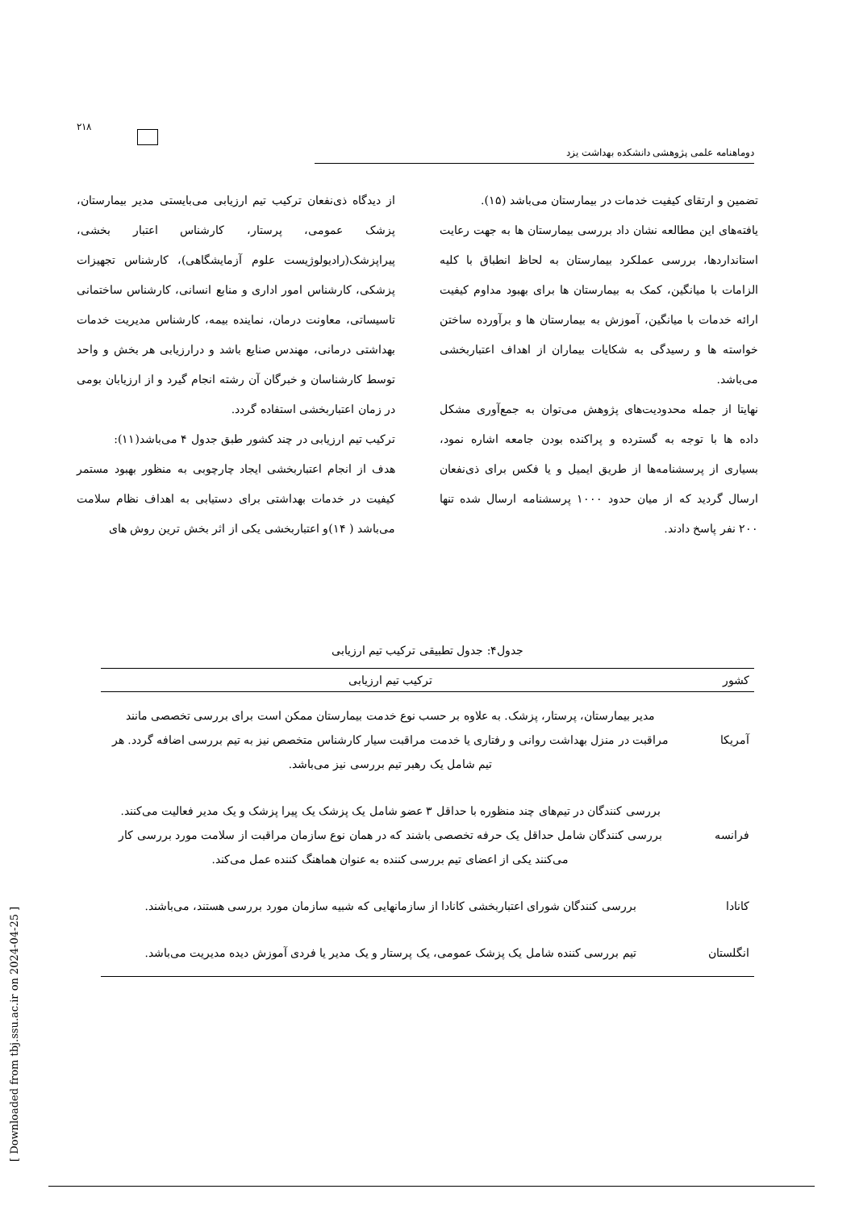۲۱۸
دوماهنامه علمی پژوهشی دانشکده بهداشت یزد
از دیدگاه ذی‌نفعان ترکیب تیم ارزیابی می‌بایستی مدیر بیمارستان، پزشک عمومی، پرستار، کارشناس اعتبار بخشی، پیراپزشک(رادیولوژیست علوم آزمایشگاهی)، کارشناس تجهیزات پزشکی، کارشناس امور اداری و منابع انسانی، کارشناس ساختمانی تاسیساتی، معاونت درمان، نماینده بیمه، کارشناس مدیریت خدمات بهداشتی درمانی، مهندس صنایع باشد و درارزیابی هر بخش و واحد توسط کارشناسان و خبرگان آن رشته انجام گیرد و از ارزیابان بومی در زمان اعتباربخشی استفاده گردد.
ترکیب تیم ارزیابی در چند کشور طبق جدول ۴ می‌باشد(۱۱):
هدف از انجام اعتباربخشی ایجاد چارچوبی به منظور بهبود مستمر کیفیت در خدمات بهداشتی برای دستیابی به اهداف نظام سلامت می‌باشد ( ۱۴)و اعتباربخشی یکی از اثر بخش ترین روش های
تضمین و ارتقای کیفیت خدمات در بیمارستان می‌باشد (۱۵).
یافته‌های این مطالعه نشان داد بررسی بیمارستان ها به جهت رعایت استانداردها، بررسی عملکرد بیمارستان به لحاظ انطباق با کلیه الزامات با میانگین، کمک به بیمارستان ها برای بهبود مداوم کیفیت ارائه خدمات با میانگین، آموزش به بیمارستان ها و برآورده ساختن خواسته ها و رسیدگی به شکایات بیماران از اهداف اعتباربخشی می‌باشد.
نهایتا از جمله محدودیت‌های پژوهش می‌توان به جمع‌آوری مشکل داده ها با توجه به گسترده و پراکنده بودن جامعه اشاره نمود، بسیاری از پرسشنامه‌ها از طریق ایمیل و یا فکس برای ذی‌نفعان ارسال گردید که از میان حدود ۱۰۰۰ پرسشنامه ارسال شده تنها ۲۰۰ نفر پاسخ دادند.
جدول۴: جدول تطبیقی ترکیب تیم ارزیابی
| کشور | ترکیب تیم ارزیابی |
| --- | --- |
| آمریکا | مدیر بیمارستان، پرستار، پزشک. به علاوه بر حسب نوع خدمت بیمارستان ممکن است برای بررسی تخصصی مانند مراقبت در منزل بهداشت روانی و رفتاری یا خدمت مراقبت سیار کارشناس متخصص نیز به تیم بررسی اضافه گردد. هر تیم شامل یک رهبر تیم بررسی نیز می‌باشد. |
| فرانسه | بررسی کنندگان در تیم‌های چند منظوره با حداقل ۳ عضو شامل یک پزشک یک پیرا پزشک و یک مدیر فعالیت می‌کنند. بررسی کنندگان شامل حداقل یک حرفه تخصصی باشند که در همان نوع سازمان مراقبت از سلامت مورد بررسی کار می‌کنند یکی از اعضای تیم بررسی کننده به عنوان هماهنگ کننده عمل می‌کند. |
| کانادا | بررسی کنندگان شورای اعتباربخشی کانادا از سازمانهایی که شبیه سازمان مورد بررسی هستند، می‌باشند. |
| انگلستان | تیم بررسی کننده شامل یک پزشک عمومی، یک پرستار و یک مدیر یا فردی آموزش دیده مدیریت می‌باشد. |
[ Downloaded from tbj.ssu.ac.ir on 2024-04-25 ]